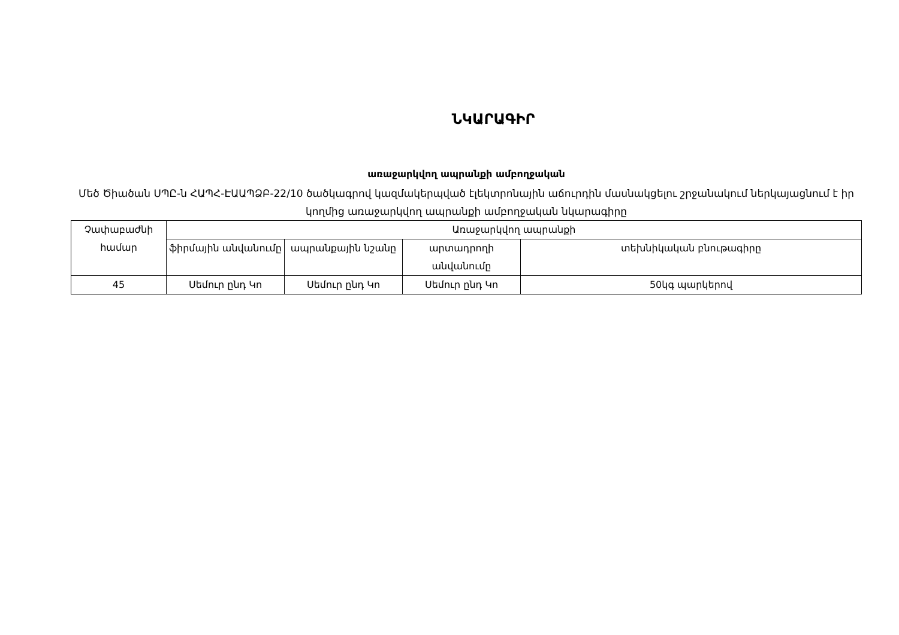ՆԿԱՐԱԳԻՐ
առաջարկվող ապրանքի ամբողջական
Մեծ Ծիածան ՍՊԸ-ն ՀԱՊՀ-ԷԱԱՊՁԲ-22/10 ծածկագրով կազմակերպված էլեկտրոնային աճուրդին մասնակցելու շրջանակում ներկայացնում է իր կողմից առաջարկվող ապրանքի ամբողջական նկարագիրը
| Չափաբաժնի համար | Առաջարկվող ապրանքի | | | |
| | ֆիրմային անվանումը | ապրանքային նշանը | արտադրողի անվանումը | տեխնիկական բնութագիրը |
| 45 | Սեմուր ընդ Կո | Սեմուր ընդ Կո | Սեմուր ընդ Կո | 50կգ պարկերով |